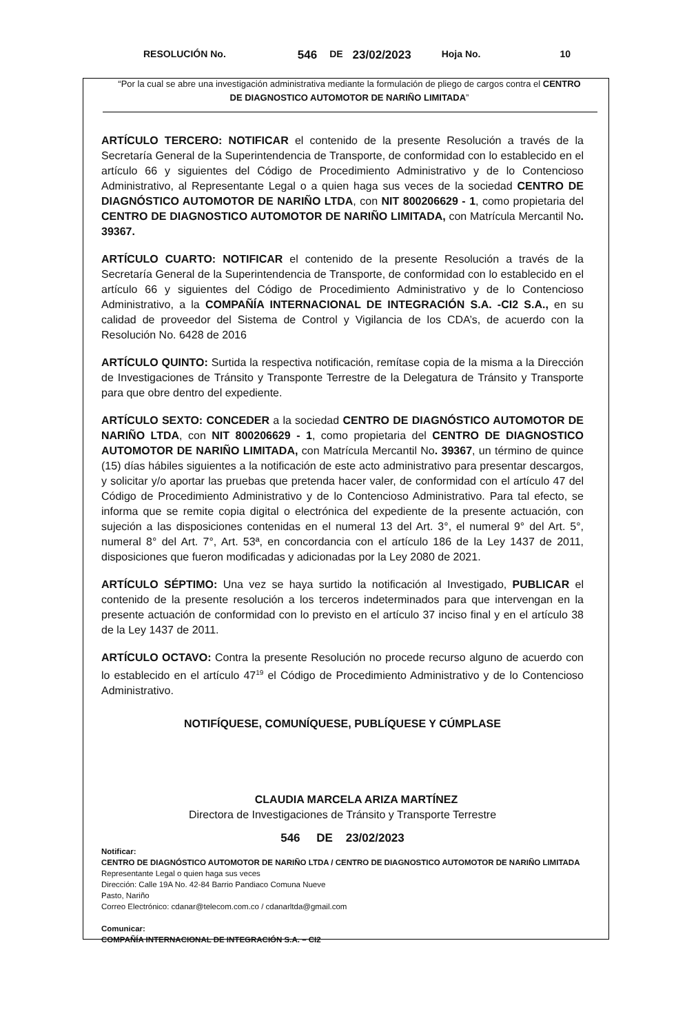RESOLUCIÓN No. 546 DE 23/02/2023 Hoja No. 10
“Por la cual se abre una investigación administrativa mediante la formulación de pliego de cargos contra el CENTRO DE DIAGNOSTICO AUTOMOTOR DE NARIÑO LIMITADA”
ARTÍCULO TERCERO: NOTIFICAR el contenido de la presente Resolución a través de la Secretaría General de la Superintendencia de Transporte, de conformidad con lo establecido en el artículo 66 y siguientes del Código de Procedimiento Administrativo y de lo Contencioso Administrativo, al Representante Legal o a quien haga sus veces de la sociedad CENTRO DE DIAGNÓSTICO AUTOMOTOR DE NARIÑO LTDA, con NIT 800206629 - 1, como propietaria del CENTRO DE DIAGNOSTICO AUTOMOTOR DE NARIÑO LIMITADA, con Matrícula Mercantil No. 39367.
ARTÍCULO CUARTO: NOTIFICAR el contenido de la presente Resolución a través de la Secretaría General de la Superintendencia de Transporte, de conformidad con lo establecido en el artículo 66 y siguientes del Código de Procedimiento Administrativo y de lo Contencioso Administrativo, a la COMPAÑÍA INTERNACIONAL DE INTEGRACIÓN S.A. -CI2 S.A., en su calidad de proveedor del Sistema de Control y Vigilancia de los CDA’s, de acuerdo con la Resolución No. 6428 de 2016
ARTÍCULO QUINTO: Surtida la respectiva notificación, remítase copia de la misma a la Dirección de Investigaciones de Tránsito y Transponte Terrestre de la Delegatura de Tránsito y Transporte para que obre dentro del expediente.
ARTÍCULO SEXTO: CONCEDER a la sociedad CENTRO DE DIAGNÓSTICO AUTOMOTOR DE NARIÑO LTDA, con NIT 800206629 - 1, como propietaria del CENTRO DE DIAGNOSTICO AUTOMOTOR DE NARIÑO LIMITADA, con Matrícula Mercantil No. 39367, un término de quince (15) días hábiles siguientes a la notificación de este acto administrativo para presentar descargos, y solicitar y/o aportar las pruebas que pretenda hacer valer, de conformidad con el artículo 47 del Código de Procedimiento Administrativo y de lo Contencioso Administrativo. Para tal efecto, se informa que se remite copia digital o electrónica del expediente de la presente actuación, con sujeción a las disposiciones contenidas en el numeral 13 del Art. 3°, el numeral 9° del Art. 5°, numeral 8° del Art. 7°, Art. 53ª, en concordancia con el artículo 186 de la Ley 1437 de 2011, disposiciones que fueron modificadas y adicionadas por la Ley 2080 de 2021.
ARTÍCULO SÉPTIMO: Una vez se haya surtido la notificación al Investigado, PUBLICAR el contenido de la presente resolución a los terceros indeterminados para que intervengan en la presente actuación de conformidad con lo previsto en el artículo 37 inciso final y en el artículo 38 de la Ley 1437 de 2011.
ARTÍCULO OCTAVO: Contra la presente Resolución no procede recurso alguno de acuerdo con lo establecido en el artículo 47<sup>19</sup> el Código de Procedimiento Administrativo y de lo Contencioso Administrativo.
NOTIFÍQUESE, COMUNÍQUESE, PUBLÍQUESE Y CÚMPLASE
CLAUDIA MARCELA ARIZA MARTÍNEZ
Directora de Investigaciones de Tránsito y Transporte Terrestre
546 DE 23/02/2023
Notificar:
CENTRO DE DIAGNÓSTICO AUTOMOTOR DE NARIÑO LTDA / CENTRO DE DIAGNOSTICO AUTOMOTOR DE NARIÑO LIMITADA
Representante Legal o quien haga sus veces
Dirección: Calle 19A No. 42-84 Barrio Pandiaco Comuna Nueve
Pasto, Nariño
Correo Electrónico: cdanar@telecom.com.co / cdanarltda@gmail.com
Comunicar:
COMPAÑÍA INTERNACIONAL DE INTEGRACIÓN S.A. – CI2